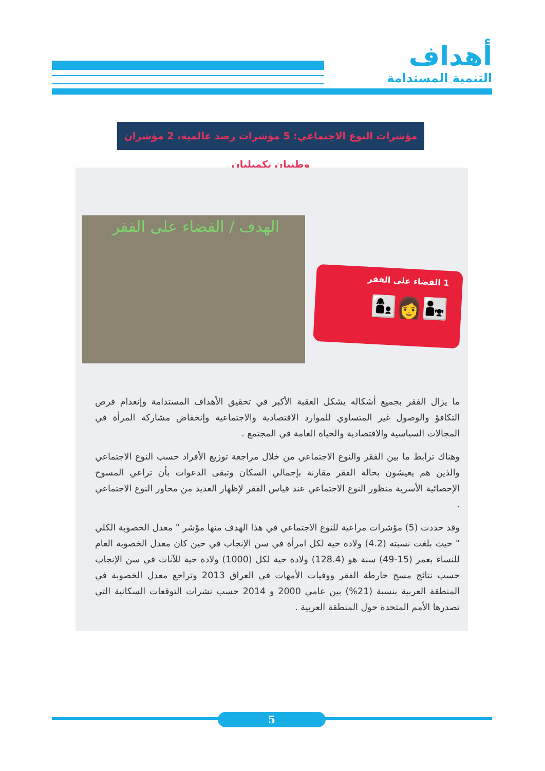أهداف
التنمية المستدامة
مؤشرات النوع الاجتماعي: 5 مؤشرات رصد عالمية، 2 مؤشران وطنيان تكميليان
الهدف / القضاء على الفقر
1 القضاء على الفقر
👨‍👧👩👩‍👦
ما يزال الفقر بجميع أشكاله يشكل العقبة الأكبر في تحقيق الأهداف المستدامة وإنعدام فرص التكافؤ والوصول غير المتساوي للموارد الاقتصادية والاجتماعية وإنخفاض مشاركة المرأة في المجالات السياسية والاقتصادية والحياة العامة في المجتمع .
وهناك ترابط ما بين الفقر والنوع الاجتماعي من خلال مراجعة توزيع الأفراد حسب النوع الاجتماعي والذين هم يعيشون بحالة الفقر مقارنة بإجمالي السكان وتبقى الدعوات بأن تراعي المسوح الإحصائية الأسرية منظور النوع الاجتماعي عند قياس الفقر لإظهار العديد من محاور النوع الاجتماعي .
وقد حددت (5) مؤشرات مراعية للنوع الاجتماعي في هذا الهدف منها مؤشر " معدل الخصوبة الكلي " حيث بلغت نسبته (4.2) ولادة حية لكل امرأة في سن الإنجاب في حين كان معدل الخصوبة العام للنساء بعمر (15-49) سنة هو (128.4) ولادة حية لكل (1000) ولادة حية للآناث في سن الإنجاب حسب نتائج مسح خارطة الفقر ووفيات الأمهات في العراق 2013 وتراجع معدل الخصوبة في المنطقة العربية بنسبة (21%) بين عامي 2000 و 2014 حسب نشرات التوقعات السكانية التي تصدرها الأمم المتحدة حول المنطقة العربية .
5